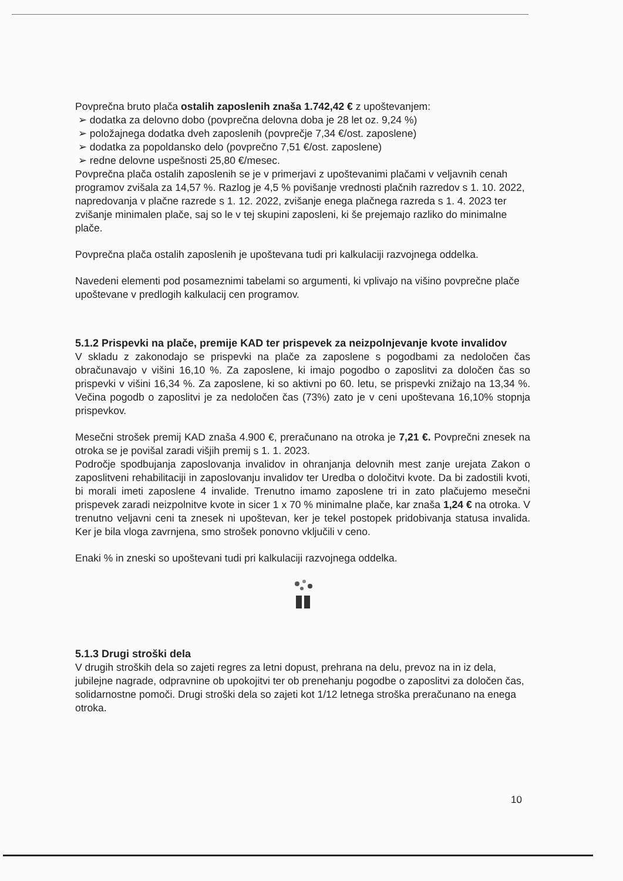Povprečna bruto plača ostalih zaposlenih znaša 1.742,42 € z upoštevanjem:
➢ dodatka za delovno dobo (povprečna delovna doba je 28 let oz. 9,24 %)
➢ položajnega dodatka dveh zaposlenih (povprečje 7,34 €/ost. zaposlene)
➢ dodatka za popoldansko delo (povprečno 7,51 €/ost. zaposlene)
➢ redne delovne uspešnosti 25,80 €/mesec.
Povprečna plača ostalih zaposlenih se je v primerjavi z upoštevanimi plačami v veljavnih cenah programov zvišala za 14,57 %. Razlog je 4,5 % povišanje vrednosti plačnih razredov s 1. 10. 2022, napredovanja v plačne razrede s 1. 12. 2022, zvišanje enega plačnega razreda s 1. 4. 2023 ter zvišanje minimalen plače, saj so le v tej skupini zaposleni, ki še prejemajo razliko do minimalne plače.
Povprečna plača ostalih zaposlenih je upoštevana tudi pri kalkulaciji razvojnega oddelka.
Navedeni elementi pod posameznimi tabelami so argumenti, ki vplivajo na višino povprečne plače upoštevane v predlogih kalkulacij cen programov.
5.1.2 Prispevki na plače, premije KAD ter prispevek za neizpolnjevanje kvote invalidov
V skladu z zakonodajo se prispevki na plače za zaposlene s pogodbami za nedoločen čas obračunavajo v višini 16,10 %. Za zaposlene, ki imajo pogodbo o zaposlitvi za določen čas so prispevki v višini 16,34 %. Za zaposlene, ki so aktivni po 60. letu, se prispevki znižajo na 13,34 %. Večina pogodb o zaposlitvi je za nedoločen čas (73%) zato je v ceni upoštevana 16,10% stopnja prispevkov.
Mesečni strošek premij KAD znaša 4.900 €, preračunano na otroka je 7,21 €. Povprečni znesek na otroka se je povišal zaradi višjih premij s 1. 1. 2023.
Področje spodbujanja zaposlovanja invalidov in ohranjanja delovnih mest zanje urejata Zakon o zaposlitveni rehabilitaciji in zaposlovanju invalidov ter Uredba o določitvi kvote. Da bi zadostili kvoti, bi morali imeti zaposlene 4 invalide. Trenutno imamo zaposlene tri in zato plačujemo mesečni prispevek zaradi neizpolnitve kvote in sicer 1 x 70 % minimalne plače, kar znaša 1,24 € na otroka. V trenutno veljavni ceni ta znesek ni upoštevan, ker je tekel postopek pridobivanja statusa invalida. Ker je bila vloga zavrnjena, smo strošek ponovno vključili v ceno.
Enaki % in zneski so upoštevani tudi pri kalkulaciji razvojnega oddelka.
5.1.3 Drugi stroški dela
V drugih stroških dela so zajeti regres za letni dopust, prehrana na delu, prevoz na in iz dela, jubilejne nagrade, odpravnine ob upokojitvi ter ob prenehanju pogodbe o zaposlitvi za določen čas, solidarnostne pomoči. Drugi stroški dela so zajeti kot 1/12 letnega stroška preračunano na enega otroka.
10